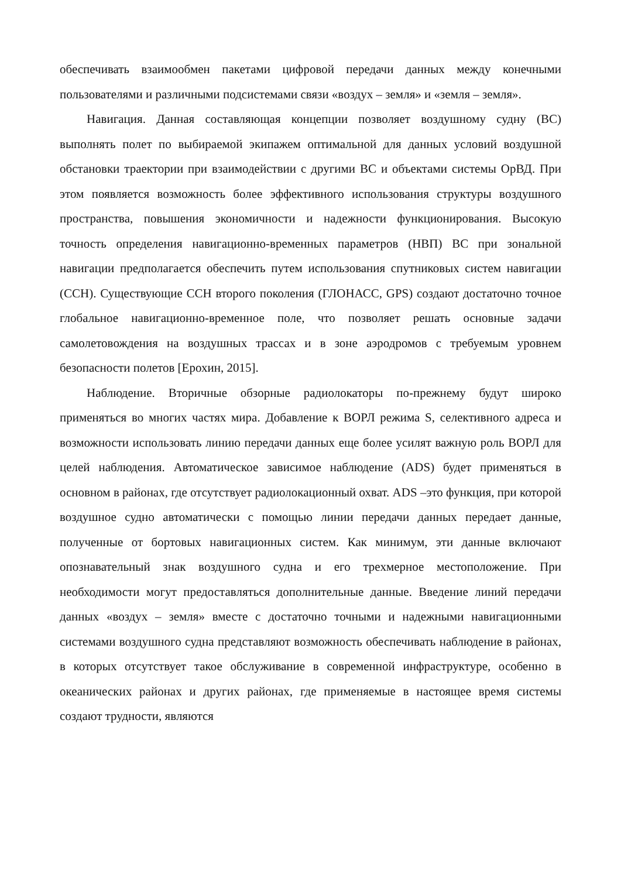обеспечивать взаимообмен пакетами цифровой передачи данных между конечными пользователями и различными подсистемами связи «воздух – земля» и «земля – земля».
Навигация. Данная составляющая концепции позволяет воздушному судну (ВС) выполнять полет по выбираемой экипажем оптимальной для данных условий воздушной обстановки траектории при взаимодействии с другими ВС и объектами системы ОрВД. При этом появляется возможность более эффективного использования структуры воздушного пространства, повышения экономичности и надежности функционирования. Высокую точность определения навигационно-временных параметров (НВП) ВС при зональной навигации предполагается обеспечить путем использования спутниковых систем навигации (ССН). Существующие ССН второго поколения (ГЛОНАСС, GPS) создают достаточно точное глобальное навигационно-временное поле, что позволяет решать основные задачи самолетовождения на воздушных трассах и в зоне аэродромов с требуемым уровнем безопасности полетов [Ерохин, 2015].
Наблюдение. Вторичные обзорные радиолокаторы по-прежнему будут широко применяться во многих частях мира. Добавление к ВОРЛ режима S, селективного адреса и возможности использовать линию передачи данных еще более усилят важную роль ВОРЛ для целей наблюдения. Автоматическое зависимое наблюдение (ADS) будет применяться в основном в районах, где отсутствует радиолокационный охват. ADS –это функция, при которой воздушное судно автоматически с помощью линии передачи данных передает данные, полученные от бортовых навигационных систем. Как минимум, эти данные включают опознавательный знак воздушного судна и его трехмерное местоположение. При необходимости могут предоставляться дополнительные данные. Введение линий передачи данных «воздух – земля» вместе с достаточно точными и надежными навигационными системами воздушного судна представляют возможность обеспечивать наблюдение в районах, в которых отсутствует такое обслуживание в современной инфраструктуре, особенно в океанических районах и других районах, где применяемые в настоящее время системы создают трудности, являются